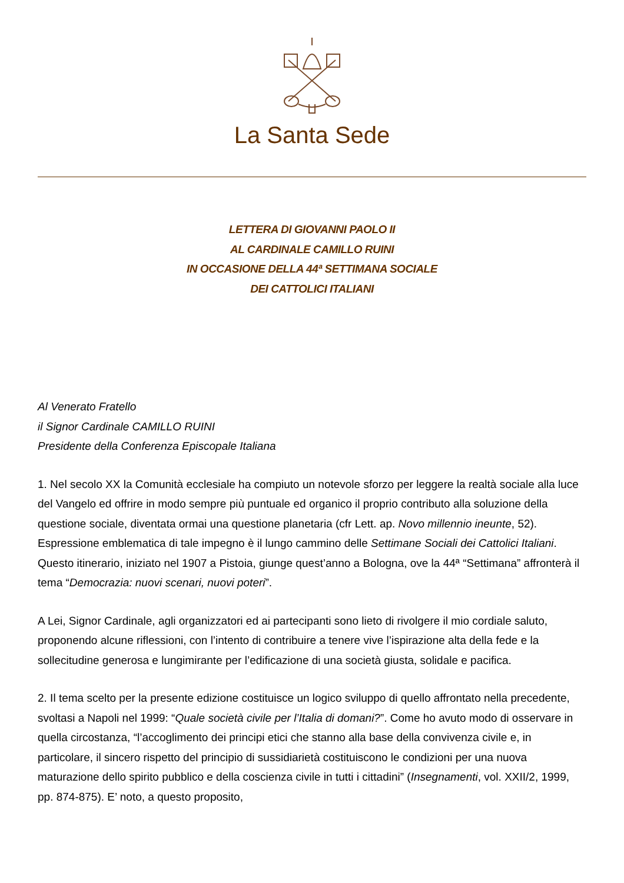La Santa Sede
LETTERA DI GIOVANNI PAOLO II
AL CARDINALE CAMILLO RUINI
IN OCCASIONE DELLA 44ª SETTIMANA SOCIALE
DEI CATTOLICI ITALIANI
Al Venerato Fratello
il Signor Cardinale CAMILLO RUINI
Presidente della Conferenza Episcopale Italiana
1. Nel secolo XX la Comunità ecclesiale ha compiuto un notevole sforzo per leggere la realtà sociale alla luce del Vangelo ed offrire in modo sempre più puntuale ed organico il proprio contributo alla soluzione della questione sociale, diventata ormai una questione planetaria (cfr Lett. ap. Novo millennio ineunte, 52). Espressione emblematica di tale impegno è il lungo cammino delle Settimane Sociali dei Cattolici Italiani. Questo itinerario, iniziato nel 1907 a Pistoia, giunge quest’anno a Bologna, ove la 44ª “Settimana” affronterà il tema “Democrazia: nuovi scenari, nuovi poteri”.
A Lei, Signor Cardinale, agli organizzatori ed ai partecipanti sono lieto di rivolgere il mio cordiale saluto, proponendo alcune riflessioni, con l’intento di contribuire a tenere vive l’ispirazione alta della fede e la sollecitudine generosa e lungimirante per l’edificazione di una società giusta, solidale e pacifica.
2. Il tema scelto per la presente edizione costituisce un logico sviluppo di quello affrontato nella precedente, svoltasi a Napoli nel 1999: “Quale società civile per l’Italia di domani?”. Come ho avuto modo di osservare in quella circostanza, “l’accoglimento dei principi etici che stanno alla base della convivenza civile e, in particolare, il sincero rispetto del principio di sussidiarietà costituiscono le condizioni per una nuova maturazione dello spirito pubblico e della coscienza civile in tutti i cittadini” (Insegnamenti, vol. XXII/2, 1999, pp. 874-875). E’ noto, a questo proposito,